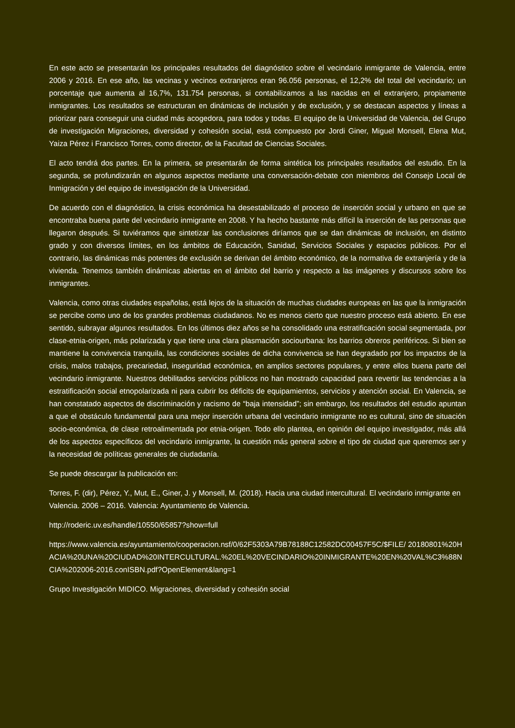En este acto se presentarán los principales resultados del diagnóstico sobre el vecindario inmigrante de Valencia, entre 2006 y 2016. En ese año, las vecinas y vecinos extranjeros eran 96.056 personas, el 12,2% del total del vecindario; un porcentaje que aumenta al 16,7%, 131.754 personas, si contabilizamos a las nacidas en el extranjero, propiamente inmigrantes. Los resultados se estructuran en dinámicas de inclusión y de exclusión, y se destacan aspectos y líneas a priorizar para conseguir una ciudad más acogedora, para todos y todas. El equipo de la Universidad de Valencia, del Grupo de investigación Migraciones, diversidad y cohesión social, está compuesto por Jordi Giner, Miguel Monsell, Elena Mut, Yaiza Pérez i Francisco Torres, como director, de la Facultad de Ciencias Sociales.
El acto tendrá dos partes. En la primera, se presentarán de forma sintética los principales resultados del estudio. En la segunda, se profundizarán en algunos aspectos mediante una conversación-debate con miembros del Consejo Local de Inmigración y del equipo de investigación de la Universidad.
De acuerdo con el diagnóstico, la crisis económica ha desestabilizado el proceso de inserción social y urbano en que se encontraba buena parte del vecindario inmigrante en 2008. Y ha hecho bastante más difícil la inserción de las personas que llegaron después. Si tuviéramos que sintetizar las conclusiones diríamos que se dan dinámicas de inclusión, en distinto grado y con diversos límites, en los ámbitos de Educación, Sanidad, Servicios Sociales y espacios públicos. Por el contrario, las dinámicas más potentes de exclusión se derivan del ámbito económico, de la normativa de extranjería y de la vivienda. Tenemos también dinámicas abiertas en el ámbito del barrio y respecto a las imágenes y discursos sobre los inmigrantes.
Valencia, como otras ciudades españolas, está lejos de la situación de muchas ciudades europeas en las que la inmigración se percibe como uno de los grandes problemas ciudadanos. No es menos cierto que nuestro proceso está abierto. En ese sentido, subrayar algunos resultados. En los últimos diez años se ha consolidado una estratificación social segmentada, por clase-etnia-origen, más polarizada y que tiene una clara plasmación sociourbana: los barrios obreros periféricos. Si bien se mantiene la convivencia tranquila, las condiciones sociales de dicha convivencia se han degradado por los impactos de la crisis, malos trabajos, precariedad, inseguridad económica, en amplios sectores populares, y entre ellos buena parte del vecindario inmigrante. Nuestros debilitados servicios públicos no han mostrado capacidad para revertir las tendencias a la estratificación social etnopolarizada ni para cubrir los déficits de equipamientos, servicios y atención social. En Valencia, se han constatado aspectos de discriminación y racismo de “baja intensidad”; sin embargo, los resultados del estudio apuntan a que el obstáculo fundamental para una mejor inserción urbana del vecindario inmigrante no es cultural, sino de situación socio-económica, de clase retroalimentada por etnia-origen. Todo ello plantea, en opinión del equipo investigador, más allá de los aspectos específicos del vecindario inmigrante, la cuestión más general sobre el tipo de ciudad que queremos ser y la necesidad de políticas generales de ciudadanía.
Se puede descargar la publicación en:
Torres, F. (dir), Pérez, Y., Mut, E., Giner, J. y Monsell, M. (2018). Hacia una ciudad intercultural. El vecindario inmigrante en Valencia. 2006 – 2016. Valencia: Ayuntamiento de Valencia.
http://roderic.uv.es/handle/10550/65857?show=full
https://www.valencia.es/ayuntamiento/cooperacion.nsf/0/62F5303A79B78188C12582DC00457F5C/$FILE/ 20180801%20HACIA%20UNA%20CIUDAD%20INTERCULTURAL.%20EL%20VECINDARIO%20INMIGRANTE%20EN%20VAL%C3%88NCIA%202006-2016.conISBN.pdf?OpenElement&lang=1
Grupo Investigación MIDICO. Migraciones, diversidad y cohesión social